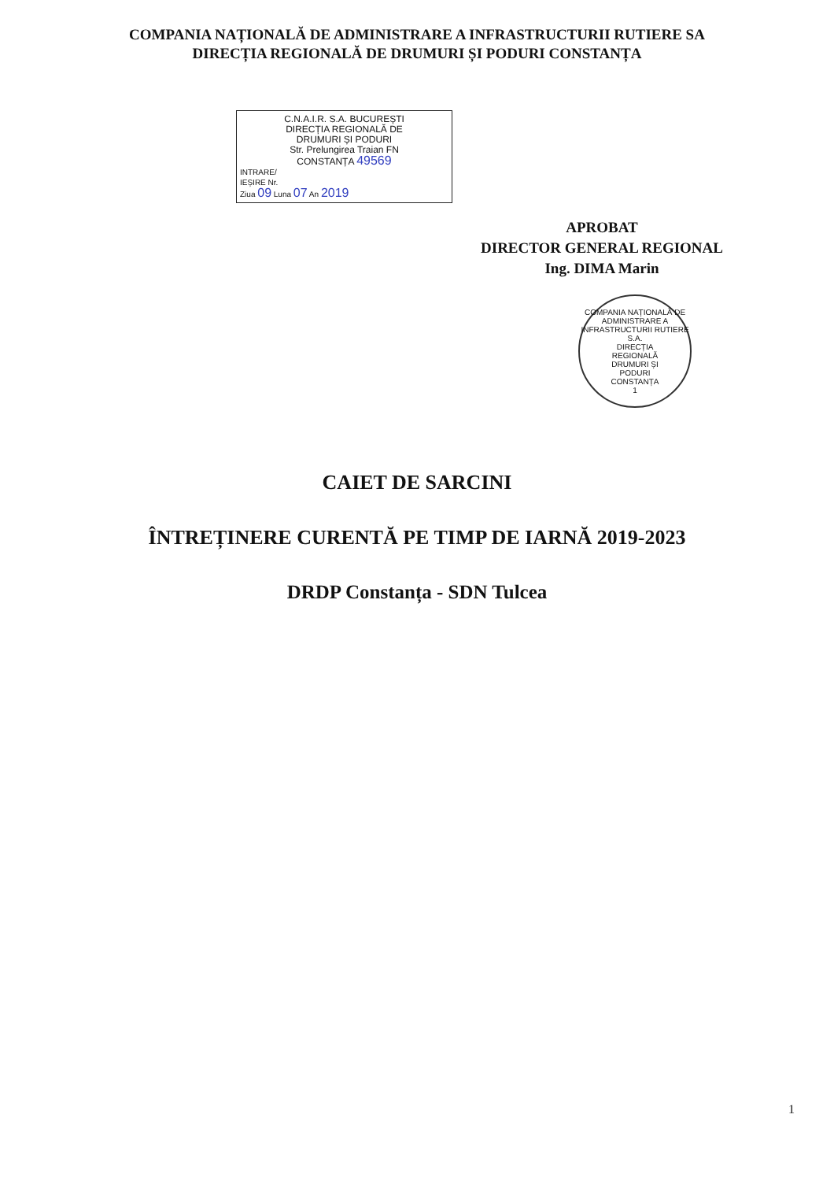COMPANIA NAȚIONALĂ DE ADMINISTRARE A INFRASTRUCTURII RUTIERE SA
DIRECȚIA REGIONALĂ DE DRUMURI ȘI PODURI CONSTANȚA
C.N.A.I.R. S.A. BUCUREȘTI
DIRECȚIA REGIONALĂ DE
DRUMURI ȘI PODURI
Str. Prelungirea Traian FN
CONSTANȚA 49569
INTRARE/
IEȘIRE Nr.
Ziua 09 Luna 07 An 2019
APROBAT
DIRECTOR GENERAL REGIONAL
Ing. DIMA Marin
COMPANIA NAȚIONALĂ DE ADMINISTRARE A INFRASTRUCTURII RUTIERE S.A.
DIRECȚIA
REGIONALĂ
DRUMURI ȘI
PODURI
CONSTANȚA
1
CAIET DE SARCINI
ÎNTREȚINERE CURENTĂ PE TIMP DE IARNĂ 2019-2023
DRDP Constanța - SDN Tulcea
1